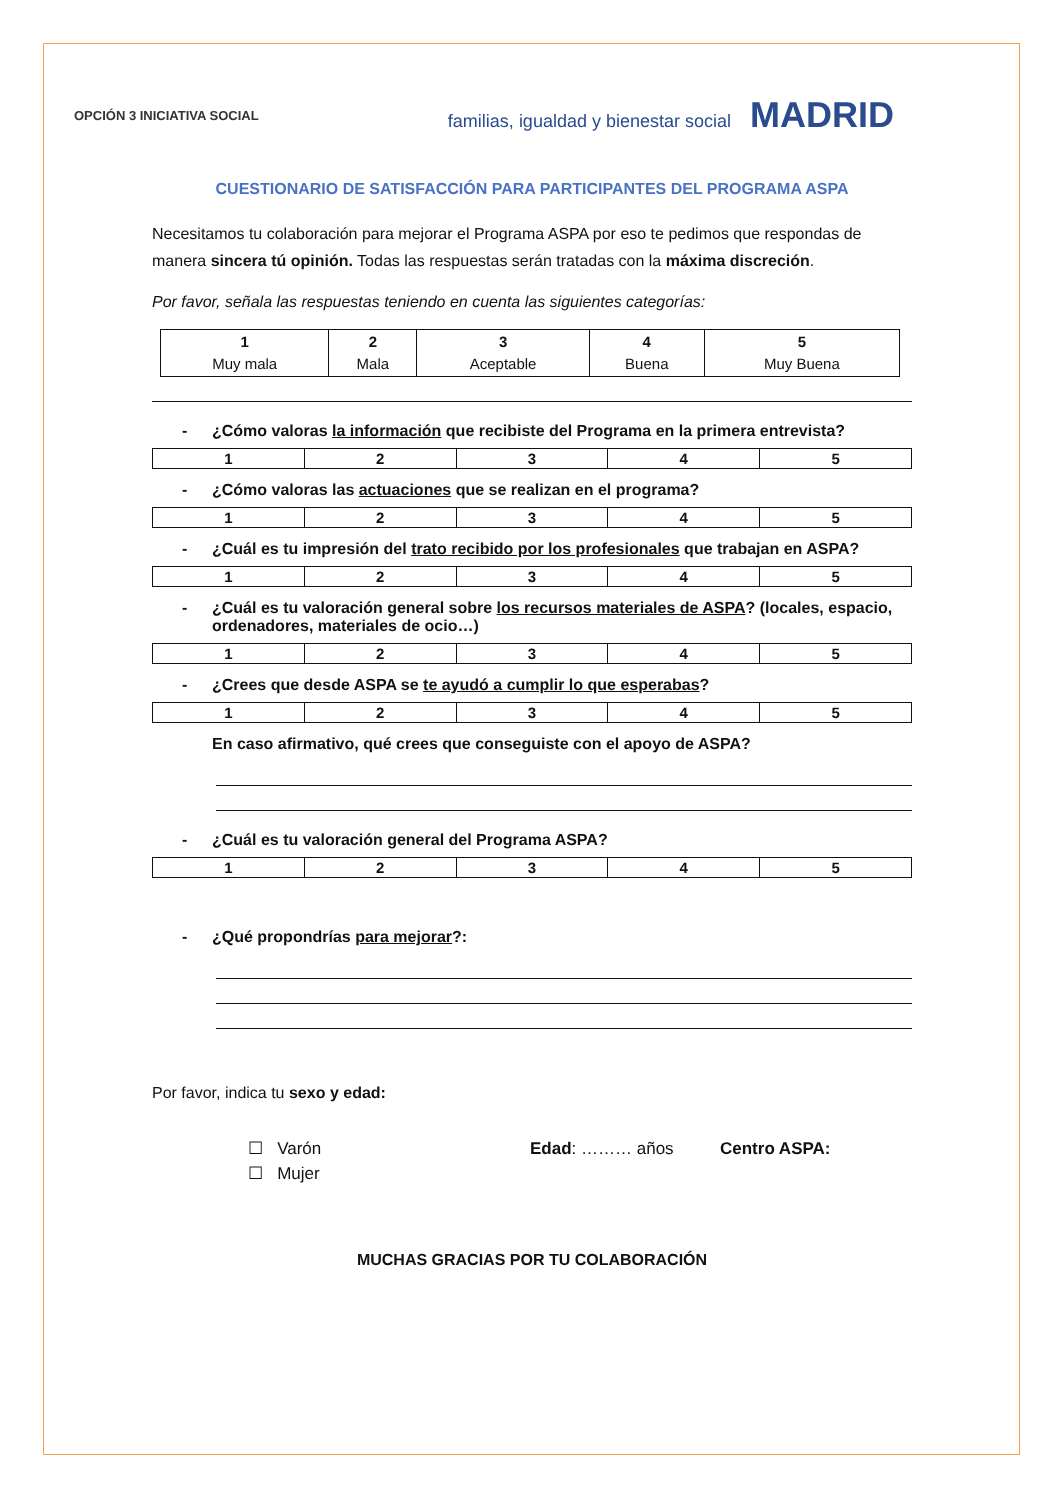OPCIÓN 3 INICIATIVA SOCIAL
familias, igualdad y bienestar social MADRID
CUESTIONARIO DE SATISFACCIÓN PARA PARTICIPANTES DEL PROGRAMA ASPA
Necesitamos tu colaboración para mejorar el Programa ASPA por eso te pedimos que respondas de manera sincera tú opinión. Todas las respuestas serán tratadas con la máxima discreción.
Por favor, señala las respuestas teniendo en cuenta las siguientes categorías:
| 1 Muy mala | 2 Mala | 3 Aceptable | 4 Buena | 5 Muy Buena |
- ¿Cómo valoras la información que recibiste del Programa en la primera entrevista?
| 1 | 2 | 3 | 4 | 5 |
- ¿Cómo valoras las actuaciones que se realizan en el programa?
| 1 | 2 | 3 | 4 | 5 |
- ¿Cuál es tu impresión del trato recibido por los profesionales que trabajan en ASPA?
| 1 | 2 | 3 | 4 | 5 |
- ¿Cuál es tu valoración general sobre los recursos materiales de ASPA? (locales, espacio, ordenadores, materiales de ocio…)
| 1 | 2 | 3 | 4 | 5 |
- ¿Crees que desde ASPA se te ayudó a cumplir lo que esperabas?
| 1 | 2 | 3 | 4 | 5 |
En caso afirmativo, qué crees que conseguiste con el apoyo de ASPA?
- ¿Cuál es tu valoración general del Programa ASPA?
| 1 | 2 | 3 | 4 | 5 |
- ¿Qué propondrías para mejorar?:
Por favor, indica tu sexo y edad:
☐ Varón
☐ Mujer
Edad: ……… años Centro ASPA:
MUCHAS GRACIAS POR TU COLABORACIÓN